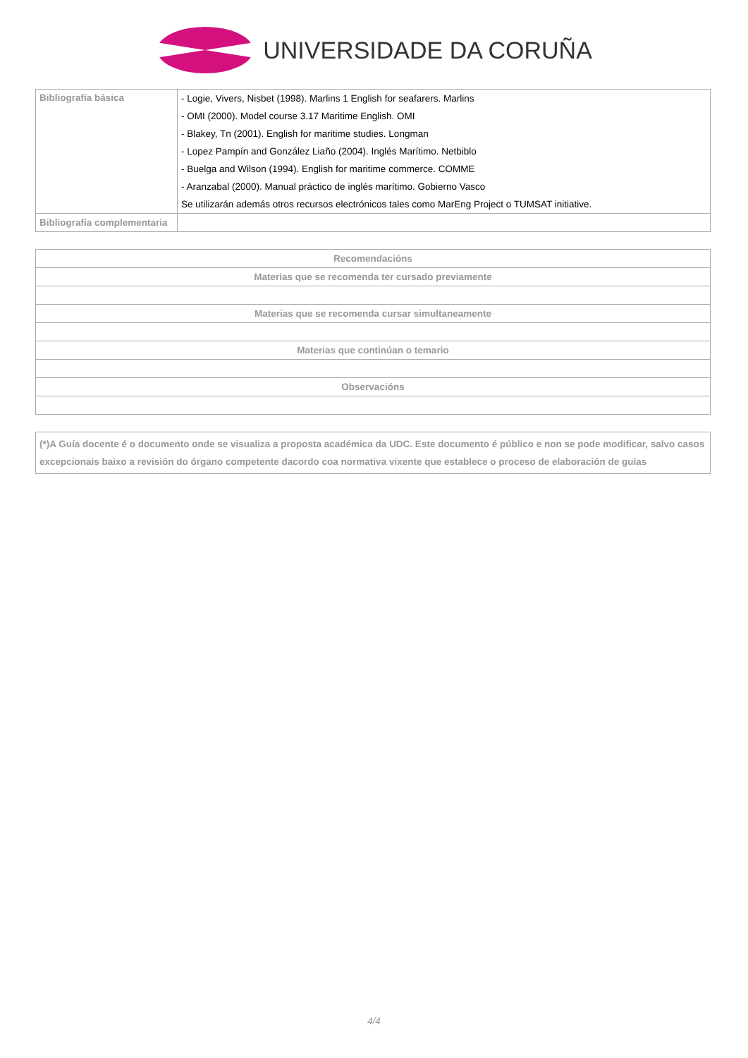UNIVERSIDADE DA CORUÑA
| Bibliografía básica | - Logie, Vivers, Nisbet (1998). Marlins 1 English for seafarers. Marlins |
| | - OMI (2000). Model course 3.17 Maritime English. OMI |
| | - Blakey, Tn (2001). English for maritime studies. Longman |
| | - Lopez Pampín and González Liaño (2004). Inglés Marítimo. Netbiblo |
| | - Buelga and Wilson (1994). English for maritime commerce. COMME |
| | - Aranzabal (2000). Manual práctico de inglés marítimo. Gobierno Vasco |
| | Se utilizarán además otros recursos electrónicos tales como MarEng Project o TUMSAT initiative. |
| Bibliografía complementaria | |
| Recomendacións |
| --- |
| Materias que se recomenda ter cursado previamente |
| Materias que se recomenda cursar simultaneamente |
| Materias que continúan o temario |
| Observacións |
| (*)A Guía docente é o documento onde se visualiza a proposta académica da UDC. Este documento é público e non se pode modificar, salvo casos excepcionais baixo a revisión do órgano competente dacordo coa normativa vixente que establece o proceso de elaboración de guías |
4/4